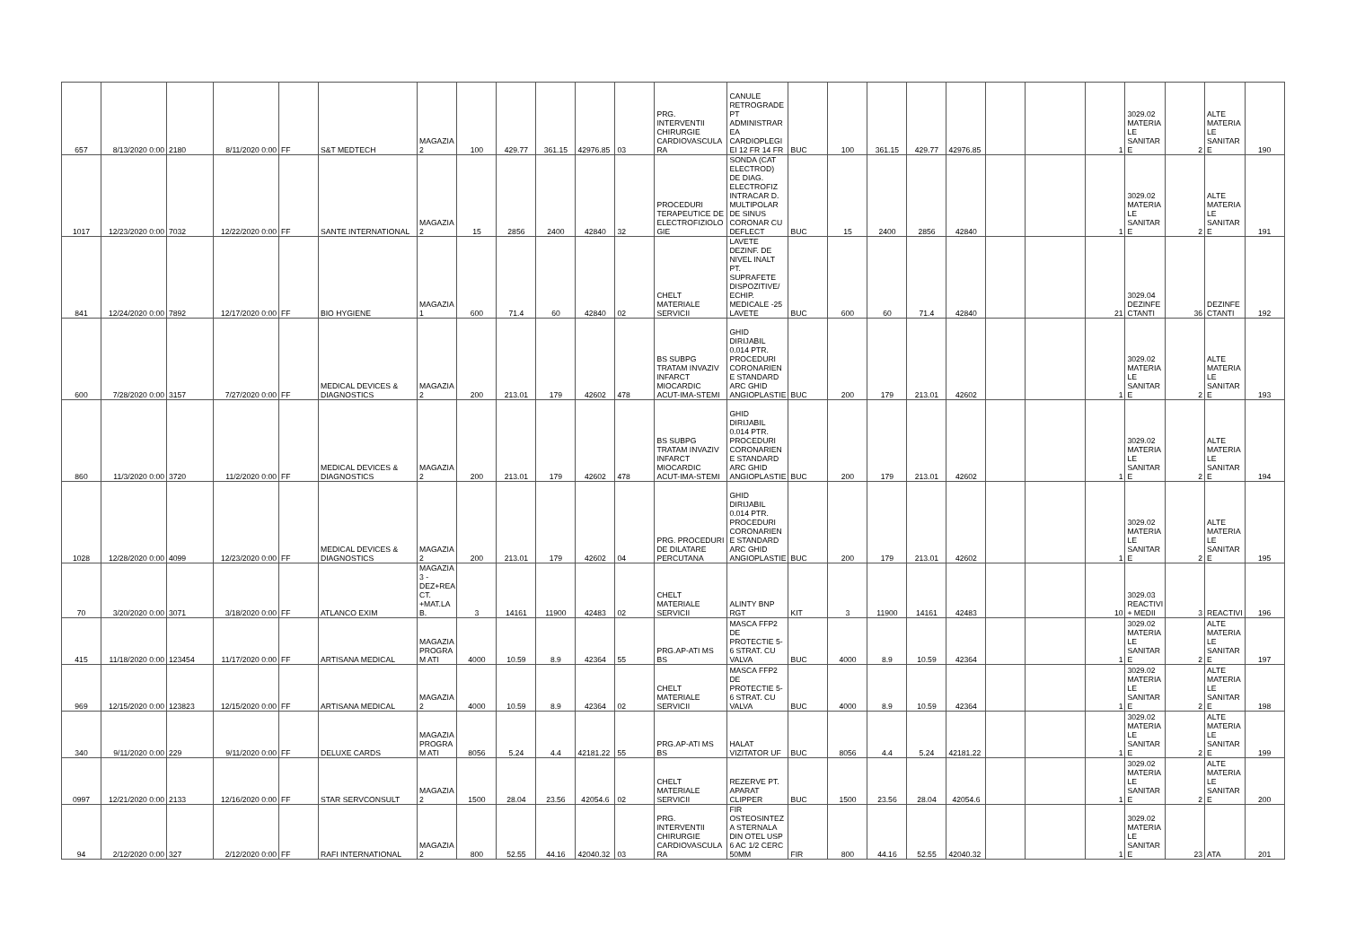| 657 | 8/13/2020 0:00 | 2180 | 8/11/2020 0:00 | FF | S&T MEDTECH | MAGAZIA 2 | 100 | 429.77 | 361.15 | 42976.85 | 03 | PRG. INTERVENTII CHIRURGIE CARDIOVASCULA RA | CANULE RETROGRADE PT ADMINISTRAR EA CARDIOPLEGI EI 12 FR 14 FR | BUC | 100 | 361.15 | 429.77 | 42976.85 | | | 1 | 3029.02 MATERIA LE SANITAR E | 2 | ALTE MATERIA LE SANITAR E | 190 |
| 1017 | 12/23/2020 0:00 | 7032 | 12/22/2020 0:00 | FF | SANTE INTERNATIONAL | MAGAZIA 2 | 15 | 2856 | 2400 | 42840 | 32 | PROCEDURI TERAPEUTICE DE ELECTROFIZIOLO GIE | SONDA (CAT ELECTROD) DE DIAG. ELECTROFIZ INTRACAR D. MULTIPOLAR DE SINUS CORONAR CU DEFLECT | BUC | 15 | 2400 | 2856 | 42840 | | | 1 | 3029.02 MATERIA LE SANITAR E | 2 | ALTE MATERIA LE SANITAR E | 191 |
| 841 | 12/24/2020 0:00 | 7892 | 12/17/2020 0:00 | FF | BIO HYGIENE | MAGAZIA 1 | 600 | 71.4 | 60 | 42840 | 02 | CHELT MATERIALE SERVICII | LAVETE DEZINF. DE NIVEL INALT PT. SUPRAFETE DISPOZITIVE/ ECHIP. MEDICALE -25 LAVETE | BUC | 600 | 60 | 71.4 | 42840 | | | 21 | 3029.04 DEZINFE CTANTI | 36 | DEZINFE CTANTI | 192 |
| 600 | 7/28/2020 0:00 | 3157 | 7/27/2020 0:00 | FF | MEDICAL DEVICES & DIAGNOSTICS | MAGAZIA 2 | 200 | 213.01 | 179 | 42602 | 478 | BS SUBPG TRATAM INVAZIV INFARCT MIOCARDIC ACUT-IMA-STEMI | GHID DIRIJABIL 0.014 PTR. PROCEDURI CORONARIEN E STANDARD ARC GHID ANGIOPLASTIE | BUC | 200 | 179 | 213.01 | 42602 | | | 1 | 3029.02 MATERIA LE SANITAR E | 2 | ALTE MATERIA LE SANITAR E | 193 |
| 860 | 11/3/2020 0:00 | 3720 | 11/2/2020 0:00 | FF | MEDICAL DEVICES & DIAGNOSTICS | MAGAZIA 2 | 200 | 213.01 | 179 | 42602 | 478 | BS SUBPG TRATAM INVAZIV INFARCT MIOCARDIC ACUT-IMA-STEMI | GHID DIRIJABIL 0.014 PTR. PROCEDURI CORONARIEN E STANDARD ARC GHID ANGIOPLASTIE | BUC | 200 | 179 | 213.01 | 42602 | | | 1 | 3029.02 MATERIA LE SANITAR E | 2 | ALTE MATERIA LE SANITAR E | 194 |
| 1028 | 12/28/2020 0:00 | 4099 | 12/23/2020 0:00 | FF | MEDICAL DEVICES & DIAGNOSTICS | MAGAZIA 2 | 200 | 213.01 | 179 | 42602 | 04 | PRG. PROCEDURI DE DILATARE PERCUTANA | GHID DIRIJABIL 0.014 PTR. PROCEDURI CORONARIEN E STANDARD ARC GHID ANGIOPLASTIE | BUC | 200 | 179 | 213.01 | 42602 | | | 1 | 3029.02 MATERIA LE SANITAR E | 2 | ALTE MATERIA LE SANITAR E | 195 |
| 70 | 3/20/2020 0:00 | 3071 | 3/18/2020 0:00 | FF | ATLANCO EXIM | MAGAZIA 3 - DEZ+REA CT. +MAT.LA B. | 3 | 14161 | 11900 | 42483 | 02 | CHELT MATERIALE SERVICII | ALINTY BNP RGT | KIT | 3 | 11900 | 14161 | 42483 | | | 10 | 3029.03 REACTIVI + MEDII | 3 | REACTIVI | 196 |
| 415 | 11/18/2020 0:00 | 123454 | 11/17/2020 0:00 | FF | ARTISANA MEDICAL | MAGAZIA PROGRA M ATI | 4000 | 10.59 | 8.9 | 42364 | 55 | PRG.AP-ATI MS BS | MASCA FFP2 DE PROTECTIE 5-6 STRAT. CU VALVA | BUC | 4000 | 8.9 | 10.59 | 42364 | | | 1 | 3029.02 MATERIA LE SANITAR E | 2 | ALTE MATERIA LE SANITAR E | 197 |
| 969 | 12/15/2020 0:00 | 123823 | 12/15/2020 0:00 | FF | ARTISANA MEDICAL | MAGAZIA 2 | 4000 | 10.59 | 8.9 | 42364 | 02 | CHELT MATERIALE SERVICII | MASCA FFP2 DE PROTECTIE 5-6 STRAT. CU VALVA | BUC | 4000 | 8.9 | 10.59 | 42364 | | | 1 | 3029.02 MATERIA LE SANITAR E | 2 | ALTE MATERIA LE SANITAR E | 198 |
| 340 | 9/11/2020 0:00 | 229 | 9/11/2020 0:00 | FF | DELUXE CARDS | MAGAZIA PROGRA M ATI | 8056 | 5.24 | 4.4 | 42181.22 | 55 | PRG.AP-ATI MS BS | HALAT VIZITATOR UF | BUC | 8056 | 4.4 | 5.24 | 42181.22 | | | 1 | 3029.02 MATERIA LE SANITAR E | 2 | ALTE MATERIA LE SANITAR E | 199 |
| 0997 | 12/21/2020 0:00 | 2133 | 12/16/2020 0:00 | FF | STAR SERVCONSULT | MAGAZIA 2 | 1500 | 28.04 | 23.56 | 42054.6 | 02 | CHELT MATERIALE SERVICII | REZERVE PT. APARAT CLIPPER | BUC | 1500 | 23.56 | 28.04 | 42054.6 | | | 1 | 3029.02 MATERIA LE SANITAR E | 2 | ALTE MATERIA LE SANITAR E | 200 |
| 94 | 2/12/2020 0:00 | 327 | 2/12/2020 0:00 | FF | RAFI INTERNATIONAL | MAGAZIA 2 | 800 | 52.55 | 44.16 | 42040.32 | 03 | PRG. INTERVENTII CHIRURGIE CARDIOVASCULA RA | FIR OSTEOSINTEZ A STERNALA DIN OTEL USP 6 AC 1/2 CERC 50MM | FIR | 800 | 44.16 | 52.55 | 42040.32 | | | 1 | 3029.02 MATERIA LE SANITAR E | 23 | ATA | 201 |